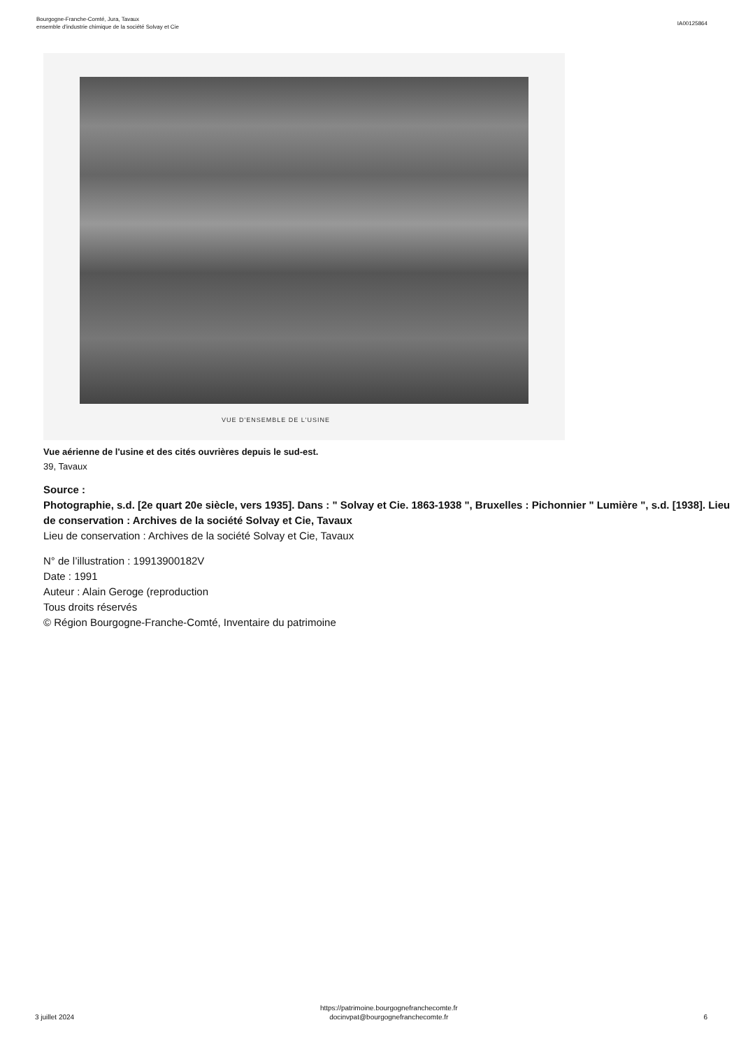Bourgogne-Franche-Comté, Jura, Tavaux
ensemble d'industrie chimique de la société Solvay et Cie
IA00125864
VUE D'ENSEMBLE DE L'USINE
Vue aérienne de l'usine et des cités ouvrières depuis le sud-est.
39, Tavaux
Source :
Photographie, s.d. [2e quart 20e siècle, vers 1935]. Dans : " Solvay et Cie. 1863-1938 ", Bruxelles : Pichonnier " Lumière ", s.d. [1938]. Lieu de conservation : Archives de la société Solvay et Cie, Tavaux
Lieu de conservation : Archives de la société Solvay et Cie, Tavaux
N° de l’illustration : 19913900182V
Date : 1991
Auteur : Alain Geroge (reproduction
Tous droits réservés
© Région Bourgogne-Franche-Comté, Inventaire du patrimoine
3 juillet 2024
https://patrimoine.bourgognefranchecomte.fr
docinvpat@bourgognefranchecomte.fr
6